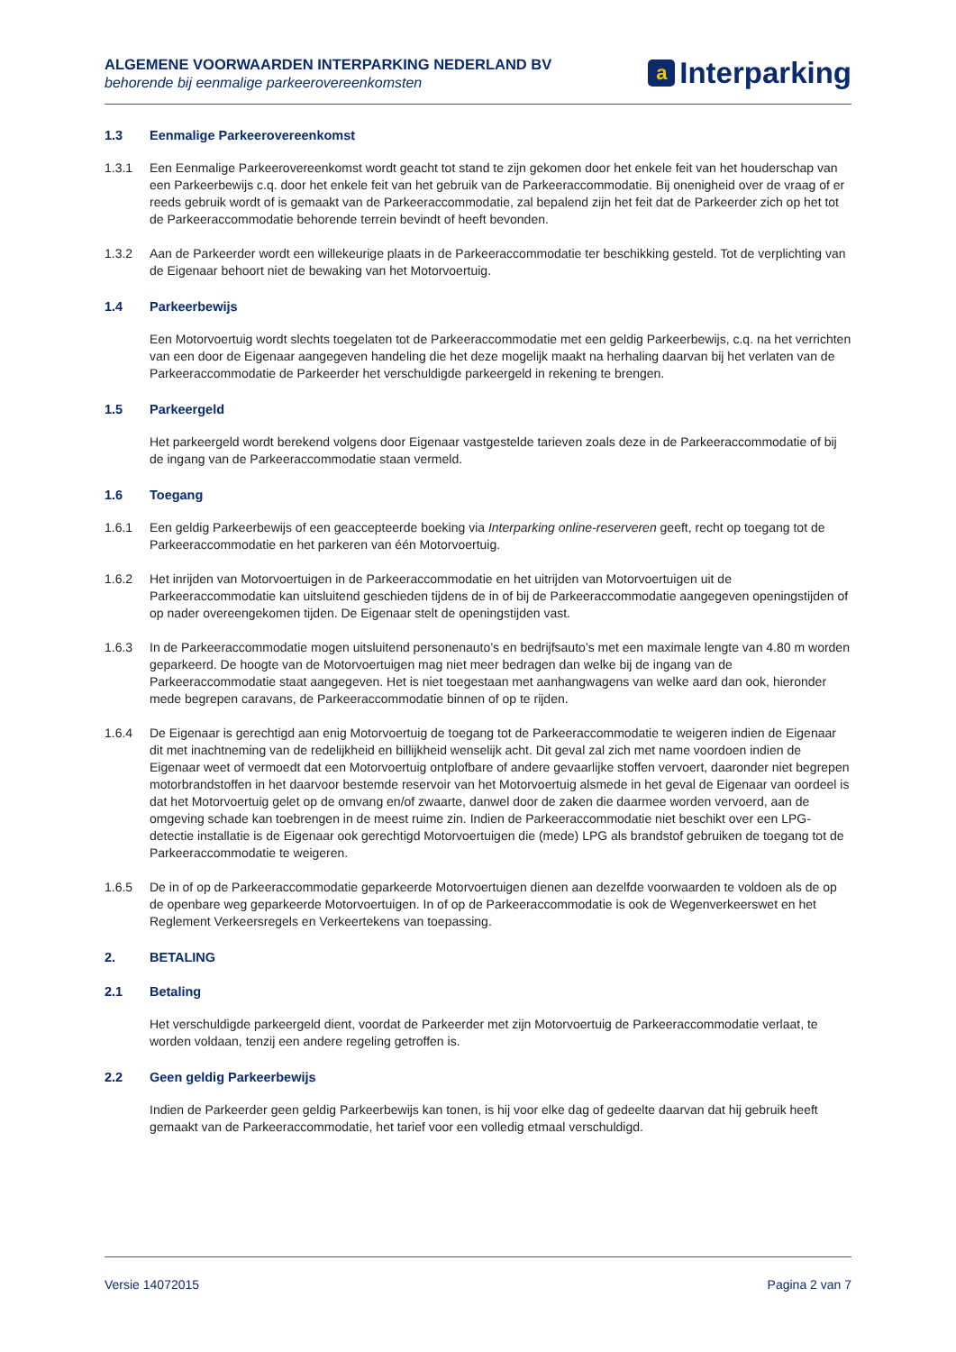ALGEMENE VOORWAARDEN INTERPARKING NEDERLAND BV
behorende bij eenmalige parkeerovereenkomsten
a Interparking
1.3 Eenmalige Parkeerovereenkomst
1.3.1 Een Eenmalige Parkeerovereenkomst wordt geacht tot stand te zijn gekomen door het enkele feit van het houderschap van een Parkeerbewijs c.q. door het enkele feit van het gebruik van de Parkeeraccommodatie. Bij onenigheid over de vraag of er reeds gebruik wordt of is gemaakt van de Parkeeraccommodatie, zal bepalend zijn het feit dat de Parkeerder zich op het tot de Parkeeraccommodatie behorende terrein bevindt of heeft bevonden.
1.3.2 Aan de Parkeerder wordt een willekeurige plaats in de Parkeeraccommodatie ter beschikking gesteld. Tot de verplichting van de Eigenaar behoort niet de bewaking van het Motorvoertuig.
1.4 Parkeerbewijs
Een Motorvoertuig wordt slechts toegelaten tot de Parkeeraccommodatie met een geldig Parkeerbewijs, c.q. na het verrichten van een door de Eigenaar aangegeven handeling die het deze mogelijk maakt na herhaling daarvan bij het verlaten van de Parkeeraccommodatie de Parkeerder het verschuldigde parkeergeld in rekening te brengen.
1.5 Parkeergeld
Het parkeergeld wordt berekend volgens door Eigenaar vastgestelde tarieven zoals deze in de Parkeeraccommodatie of bij de ingang van de Parkeeraccommodatie staan vermeld.
1.6 Toegang
1.6.1 Een geldig Parkeerbewijs of een geaccepteerde boeking via Interparking online-reserveren geeft, recht op toegang tot de Parkeeraccommodatie en het parkeren van één Motorvoertuig.
1.6.2 Het inrijden van Motorvoertuigen in de Parkeeraccommodatie en het uitrijden van Motorvoertuigen uit de Parkeeraccommodatie kan uitsluitend geschieden tijdens de in of bij de Parkeeraccommodatie aangegeven openingstijden of op nader overeengekomen tijden. De Eigenaar stelt de openingstijden vast.
1.6.3 In de Parkeeraccommodatie mogen uitsluitend personenauto’s en bedrijfsauto’s met een maximale lengte van 4.80 m worden geparkeerd. De hoogte van de Motorvoertuigen mag niet meer bedragen dan welke bij de ingang van de Parkeeraccommodatie staat aangegeven. Het is niet toegestaan met aanhangwagens van welke aard dan ook, hieronder mede begrepen caravans, de Parkeeraccommodatie binnen of op te rijden.
1.6.4 De Eigenaar is gerechtigd aan enig Motorvoertuig de toegang tot de Parkeeraccommodatie te weigeren indien de Eigenaar dit met inachtneming van de redelijkheid en billijkheid wenselijk acht. Dit geval zal zich met name voordoen indien de Eigenaar weet of vermoedt dat een Motorvoertuig ontplofbare of andere gevaarlijke stoffen vervoert, daaronder niet begrepen motorbrandstoffen in het daarvoor bestemde reservoir van het Motorvoertuig alsmede in het geval de Eigenaar van oordeel is dat het Motorvoertuig gelet op de omvang en/of zwaarte, danwel door de zaken die daarmee worden vervoerd, aan de omgeving schade kan toebrengen in de meest ruime zin. Indien de Parkeeraccommodatie niet beschikt over een LPG-detectie installatie is de Eigenaar ook gerechtigd Motorvoertuigen die (mede) LPG als brandstof gebruiken de toegang tot de Parkeeraccommodatie te weigeren.
1.6.5 De in of op de Parkeeraccommodatie geparkeerde Motorvoertuigen dienen aan dezelfde voorwaarden te voldoen als de op de openbare weg geparkeerde Motorvoertuigen. In of op de Parkeeraccommodatie is ook de Wegenverkeerswet en het Reglement Verkeersregels en Verkeertekens van toepassing.
2. BETALING
2.1 Betaling
Het verschuldigde parkeergeld dient, voordat de Parkeerder met zijn Motorvoertuig de Parkeeraccommodatie verlaat, te worden voldaan, tenzij een andere regeling getroffen is.
2.2 Geen geldig Parkeerbewijs
Indien de Parkeerder geen geldig Parkeerbewijs kan tonen, is hij voor elke dag of gedeelte daarvan dat hij gebruik heeft gemaakt van de Parkeeraccommodatie, het tarief voor een volledig etmaal verschuldigd.
Versie 14072015 Pagina 2 van 7